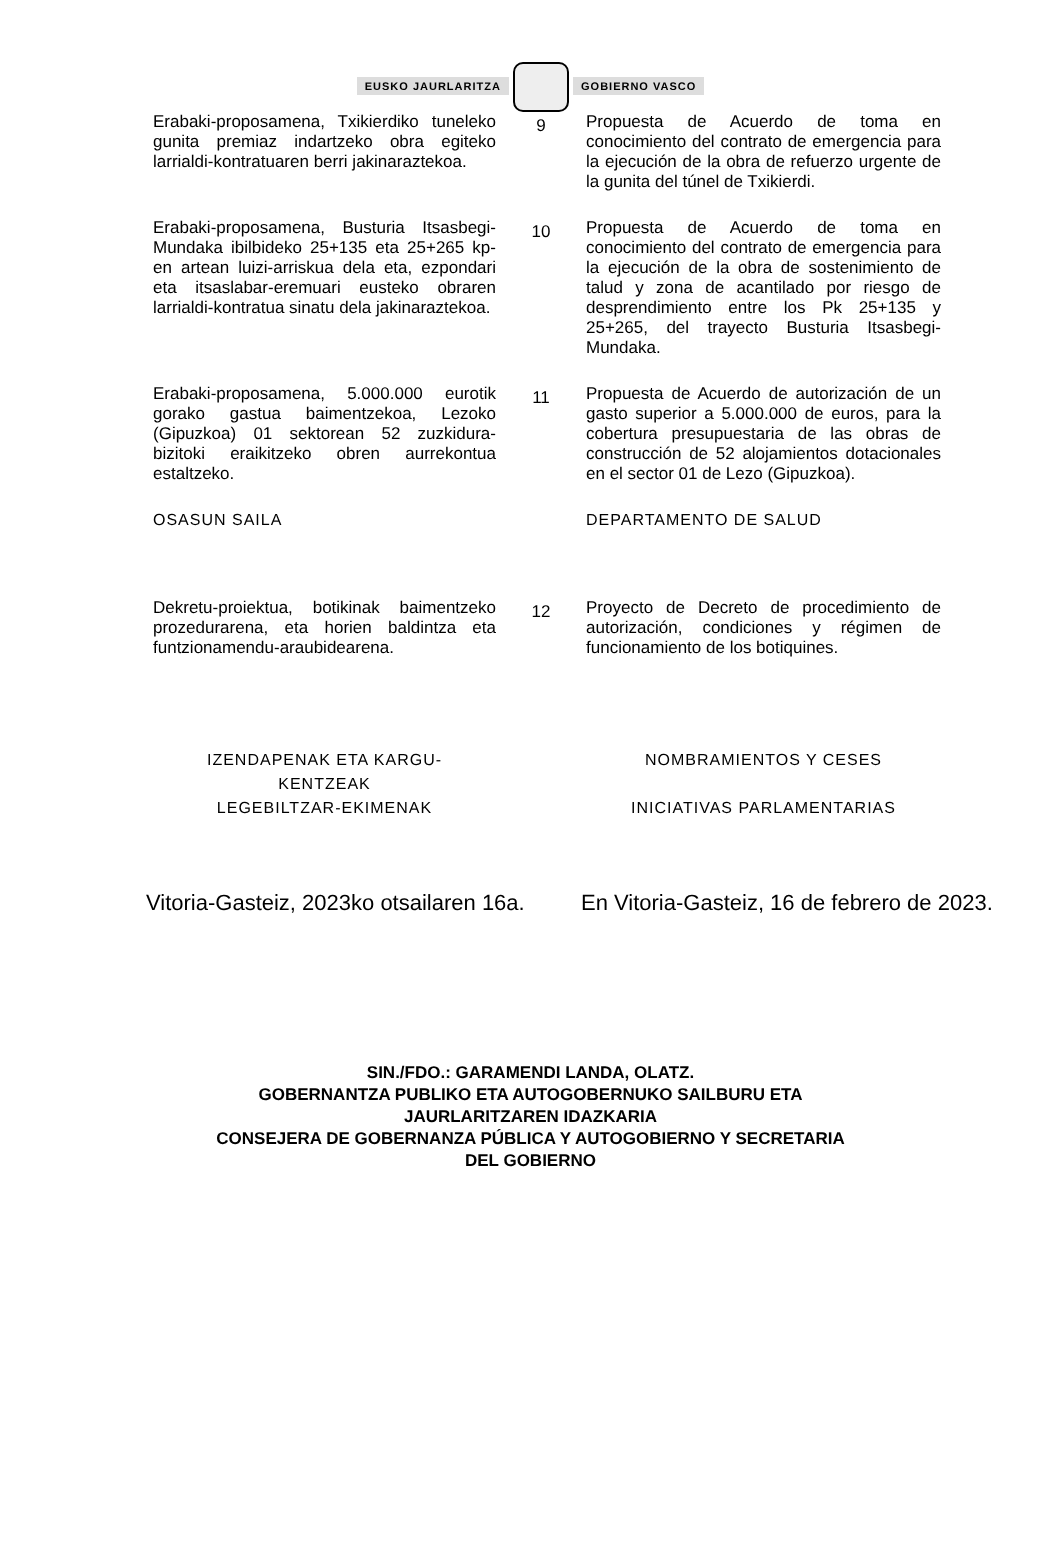EUSKO JAURLARITZA GOBIERNO VASCO
| Erabaki-proposamena, Txikierdiko tuneleko gunita premiaz indartzeko obra egiteko larrialdi-kontratuaren berri jakinaraztekoa. | 9 | Propuesta de Acuerdo de toma en conocimiento del contrato de emergencia para la ejecución de la obra de refuerzo urgente de la gunita del túnel de Txikierdi. |
| Erabaki-proposamena, Busturia Itsasbegi-Mundaka ibilbideko 25+135 eta 25+265 kp-en artean luizi-arriskua dela eta, ezpondari eta itsaslabar-eremuari eusteko obraren larrialdi-kontratua sinatu dela jakinaraztekoa. | 10 | Propuesta de Acuerdo de toma en conocimiento del contrato de emergencia para la ejecución de la obra de sostenimiento de talud y zona de acantilado por riesgo de desprendimiento entre los Pk 25+135 y 25+265, del trayecto Busturia Itsasbegi-Mundaka. |
| Erabaki-proposamena, 5.000.000 eurotik gorako gastua baimentzekoa, Lezoko (Gipuzkoa) 01 sektorean 52 zuzkidura-bizitoki eraikitzeko obren aurrekontua estaltzeko. | 11 | Propuesta de Acuerdo de autorización de un gasto superior a 5.000.000 de euros, para la cobertura presupuestaria de las obras de construcción de 52 alojamientos dotacionales en el sector 01 de Lezo (Gipuzkoa). |
| OSASUN SAILA | | DEPARTAMENTO DE SALUD |
| Dekretu-proiektua, botikinak baimentzeko prozedurarena, eta horien baldintza eta funtzionamendu-araubidearena. | 12 | Proyecto de Decreto de procedimiento de autorización, condiciones y régimen de funcionamiento de los botiquines. |
| IZENDAPENAK ETA KARGU- KENTZEAK LEGEBILTZAR-EKIMENAK | | NOMBRAMIENTOS Y CESES INICIATIVAS PARLAMENTARIAS |
Vitoria-Gasteiz, 2023ko otsailaren 16a.
En Vitoria-Gasteiz, 16 de febrero de 2023.
SIN./FDO.: GARAMENDI LANDA, OLATZ.
GOBERNANTZA PUBLIKO ETA AUTOGOBERNUKO SAILBURU ETA
JAURLARITZAREN IDAZKARIA
CONSEJERA DE GOBERNANZA PÚBLICA Y AUTOGOBIERNO Y SECRETARIA
DEL GOBIERNO